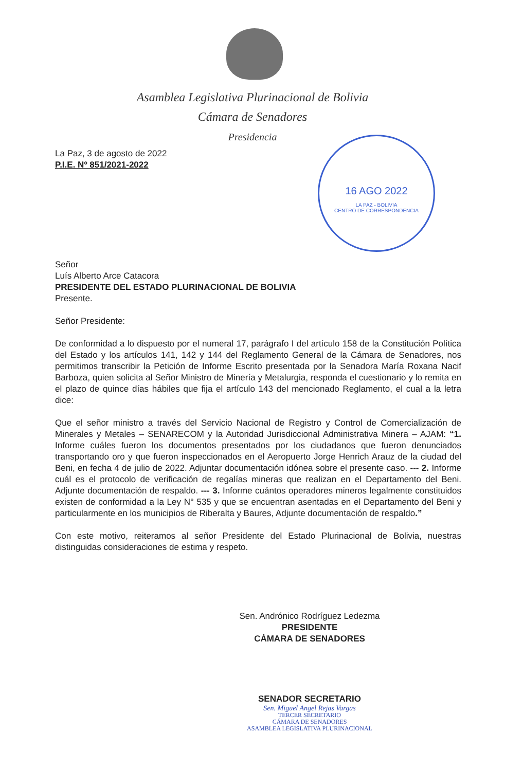Asamblea Legislativa Plurinacional de Bolivia
Cámara de Senadores
Presidencia
16 AGO 2022
LA PAZ - BOLIVIA
CENTRO DE CORRESPONDENCIA
La Paz, 3 de agosto de 2022
P.I.E. Nº 851/2021-2022
Señor
Luís Alberto Arce Catacora
PRESIDENTE DEL ESTADO PLURINACIONAL DE BOLIVIA
Presente.
Señor Presidente:
De conformidad a lo dispuesto por el numeral 17, parágrafo I del artículo 158 de la Constitución Política del Estado y los artículos 141, 142 y 144 del Reglamento General de la Cámara de Senadores, nos permitimos transcribir la Petición de Informe Escrito presentada por la Senadora María Roxana Nacif Barboza, quien solicita al Señor Ministro de Minería y Metalurgia, responda el cuestionario y lo remita en el plazo de quince días hábiles que fija el artículo 143 del mencionado Reglamento, el cual a la letra dice:
Que el señor ministro a través del Servicio Nacional de Registro y Control de Comercialización de Minerales y Metales – SENARECOM y la Autoridad Jurisdiccional Administrativa Minera – AJAM: “1. Informe cuáles fueron los documentos presentados por los ciudadanos que fueron denunciados transportando oro y que fueron inspeccionados en el Aeropuerto Jorge Henrich Arauz de la ciudad del Beni, en fecha 4 de julio de 2022. Adjuntar documentación idónea sobre el presente caso. --- 2. Informe cuál es el protocolo de verificación de regalías mineras que realizan en el Departamento del Beni. Adjunte documentación de respaldo. --- 3. Informe cuántos operadores mineros legalmente constituidos existen de conformidad a la Ley N° 535 y que se encuentran asentadas en el Departamento del Beni y particularmente en los municipios de Riberalta y Baures, Adjunte documentación de respaldo.”
Con este motivo, reiteramos al señor Presidente del Estado Plurinacional de Bolivia, nuestras distinguidas consideraciones de estima y respeto.
Sen. Andrónico Rodríguez Ledezma
PRESIDENTE
CÁMARA DE SENADORES
SENADOR SECRETARIO
Sen. Miguel Angel Rejas Vargas
TERCER SECRETARIO
CÁMARA DE SENADORES
ASAMBLEA LEGISLATIVA PLURINACIONAL